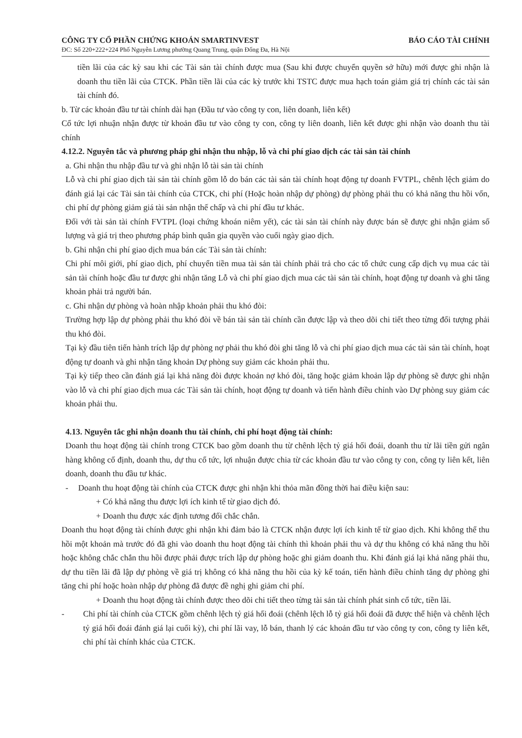CÔNG TY CỔ PHẦN CHỨNG KHOÁN SMARTINVEST BÁO CÁO TÀI CHÍNH
ĐC: Số 220+222+224 Phố Nguyễn Lương phường Quang Trung, quận Đống Đa, Hà Nội
tiền lãi của các kỳ sau khi các Tài sản tài chính được mua (Sau khi được chuyển quyền sở hữu) mới được ghi nhận là doanh thu tiền lãi của CTCK. Phần tiền lãi của các kỳ trước khi TSTC được mua hạch toán giảm giá trị chính các tài sản tài chính đó.
b. Từ các khoản đầu tư tài chính dài hạn (Đầu tư vào công ty con, liên doanh, liên kết)
Cổ tức lợi nhuận nhận được từ khoản đầu tư vào công ty con, công ty liên doanh, liên kết được ghi nhận vào doanh thu tài chính
4.12.2. Nguyên tắc và phương pháp ghi nhận thu nhập, lỗ và chi phí giao dịch các tài sản tài chính
a. Ghi nhận thu nhập đầu tư và ghi nhận lỗ tài sản tài chính
Lỗ và chi phí giao dịch tài sản tài chính gồm lỗ do bán các tài sản tài chính hoạt động tự doanh FVTPL, chênh lệch giảm do đánh giá lại các Tài sản tài chính của CTCK, chi phí (Hoặc hoàn nhập dự phòng) dự phòng phải thu có khả năng thu hồi vốn, chi phí dự phòng giảm giá tài sản nhận thế chấp và chi phí đầu tư khác.
Đối với tài sản tài chính FVTPL (loại chứng khoán niêm yết), các tài sản tài chính này được bán sẽ được ghi nhận giảm số lượng và giá trị theo phương pháp bình quân gia quyền vào cuối ngày giao dịch.
b. Ghi nhận chi phí giao dịch mua bán các Tài sản tài chính:
Chi phí môi giới, phí giao dịch, phí chuyển tiền mua tài sản tài chính phải trả cho các tổ chức cung cấp dịch vụ mua các tài sản tài chính hoặc đầu tư được ghi nhận tăng Lỗ và chi phí giao dịch mua các tài sản tài chính, hoạt động tự doanh và ghi tăng khoản phải trả người bán.
c. Ghi nhận dự phòng và hoàn nhập khoản phải thu khó đòi:
Trường hợp lập dự phòng phải thu khó đòi về bán tài sản tài chính cần được lập và theo dõi chi tiết theo từng đối tượng phải thu khó đòi.
Tại kỳ đầu tiên tiến hành trích lập dự phòng nợ phải thu khó đòi ghi tăng lỗ và chi phí giao dịch mua các tài sản tài chính, hoạt động tự doanh và ghi nhận tăng khoản Dự phòng suy giảm các khoản phải thu.
Tại kỳ tiếp theo cần đánh giá lại khả năng đòi được khoản nợ khó đòi, tăng hoặc giảm khoản lập dự phòng sẽ được ghi nhận vào lỗ và chi phí giao dịch mua các Tài sản tài chính, hoạt động tự doanh và tiến hành điều chỉnh vào Dự phòng suy giảm các khoản phải thu.
4.13. Nguyên tắc ghi nhận doanh thu tài chính, chi phí hoạt động tài chính:
Doanh thu hoạt động tài chính trong CTCK bao gồm doanh thu từ chênh lệch tỷ giá hối đoái, doanh thu từ lãi tiền gửi ngân hàng không cố định, doanh thu, dự thu cổ tức, lợi nhuận được chia từ các khoản đầu tư vào công ty con, công ty liên kết, liên doanh, doanh thu đầu tư khác.
- Doanh thu hoạt động tài chính của CTCK được ghi nhận khi thỏa mãn đồng thời hai điều kiện sau:
+ Có khả năng thu được lợi ích kinh tế từ giao dịch đó.
+ Doanh thu được xác định tương đối chắc chắn.
Doanh thu hoạt động tài chính được ghi nhận khi đảm bảo là CTCK nhận được lợi ích kinh tế từ giao dịch. Khi không thể thu hồi một khoản mà trước đó đã ghi vào doanh thu hoạt động tài chính thì khoản phải thu và dự thu không có khả năng thu hồi hoặc không chắc chắn thu hồi được phải được trích lập dự phòng hoặc ghi giảm doanh thu. Khi đánh giá lại khả năng phải thu, dự thu tiền lãi đã lập dự phòng về giá trị không có khả năng thu hồi của kỳ kế toán, tiến hành điều chỉnh tăng dự phòng ghi tăng chi phí hoặc hoàn nhập dự phòng đã được đề nghị ghi giảm chi phí.
+ Doanh thu hoạt động tài chính được theo dõi chi tiết theo từng tài sản tài chính phát sinh cổ tức, tiền lãi.
- Chi phí tài chính của CTCK gồm chênh lệch tỷ giá hối đoái (chênh lệch lỗ tỷ giá hối đoái đã được thể hiện và chênh lệch tỷ giá hối đoái đánh giá lại cuối kỳ), chi phí lãi vay, lỗ bán, thanh lý các khoản đầu tư vào công ty con, công ty liên kết, chi phí tài chính khác của CTCK.